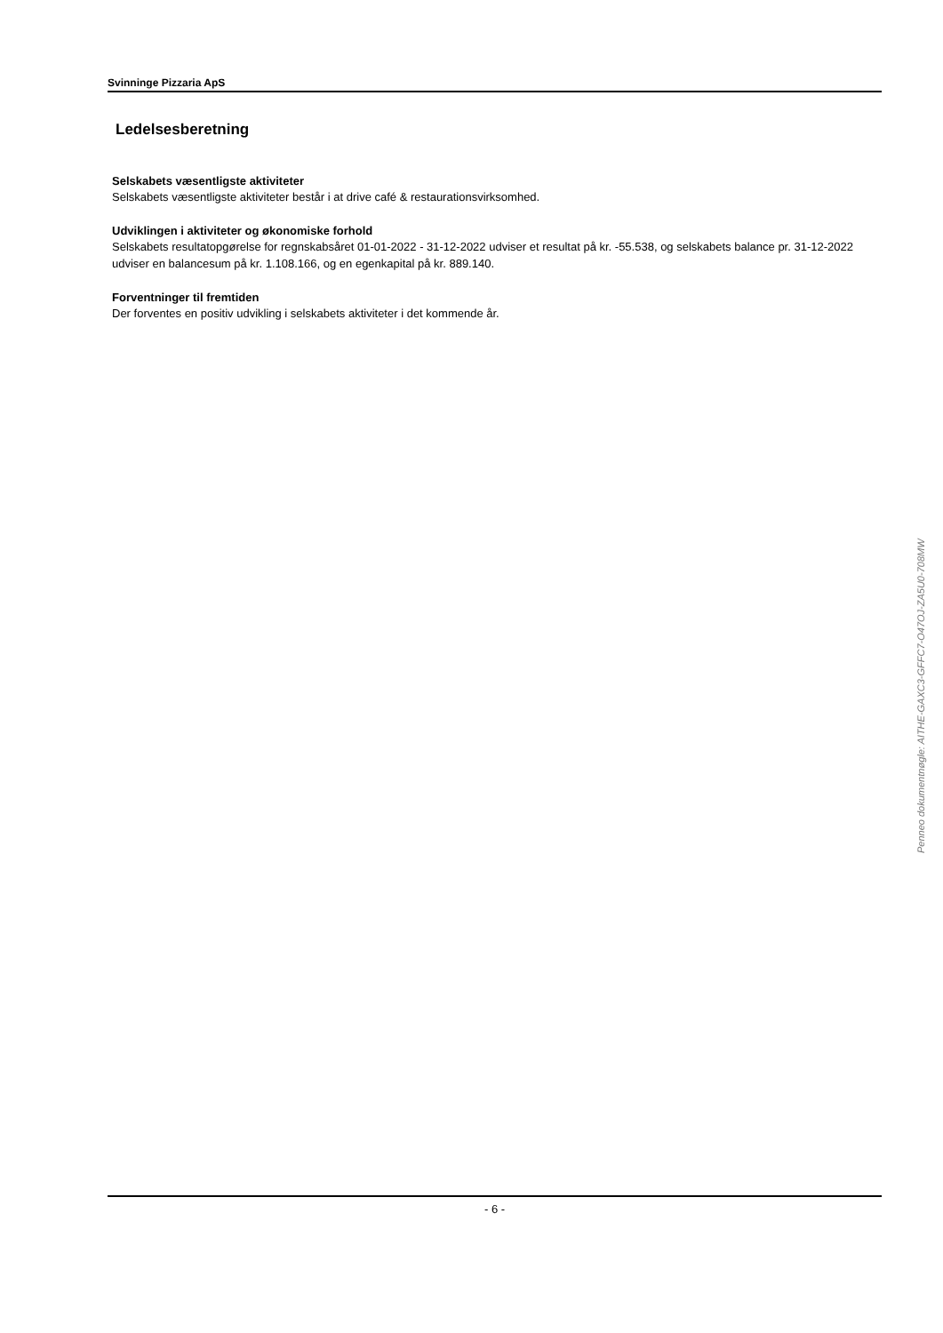Svinninge Pizzaria ApS
Ledelsesberetning
Selskabets væsentligste aktiviteter
Selskabets væsentligste aktiviteter består i at drive café & restaurationsvirksomhed.
Udviklingen i aktiviteter og økonomiske forhold
Selskabets resultatopgørelse for regnskabsåret 01-01-2022 - 31-12-2022 udviser et resultat på kr. -55.538, og selskabets balance pr. 31-12-2022 udviser en balancesum på kr. 1.108.166, og en egenkapital på kr. 889.140.
Forventninger til fremtiden
Der forventes en positiv udvikling i selskabets aktiviteter i det kommende år.
- 6 -
Penneo dokumentnøgle: AITHE-GAXC3-GFFC7-O47OJ-ZA5U0-708MW